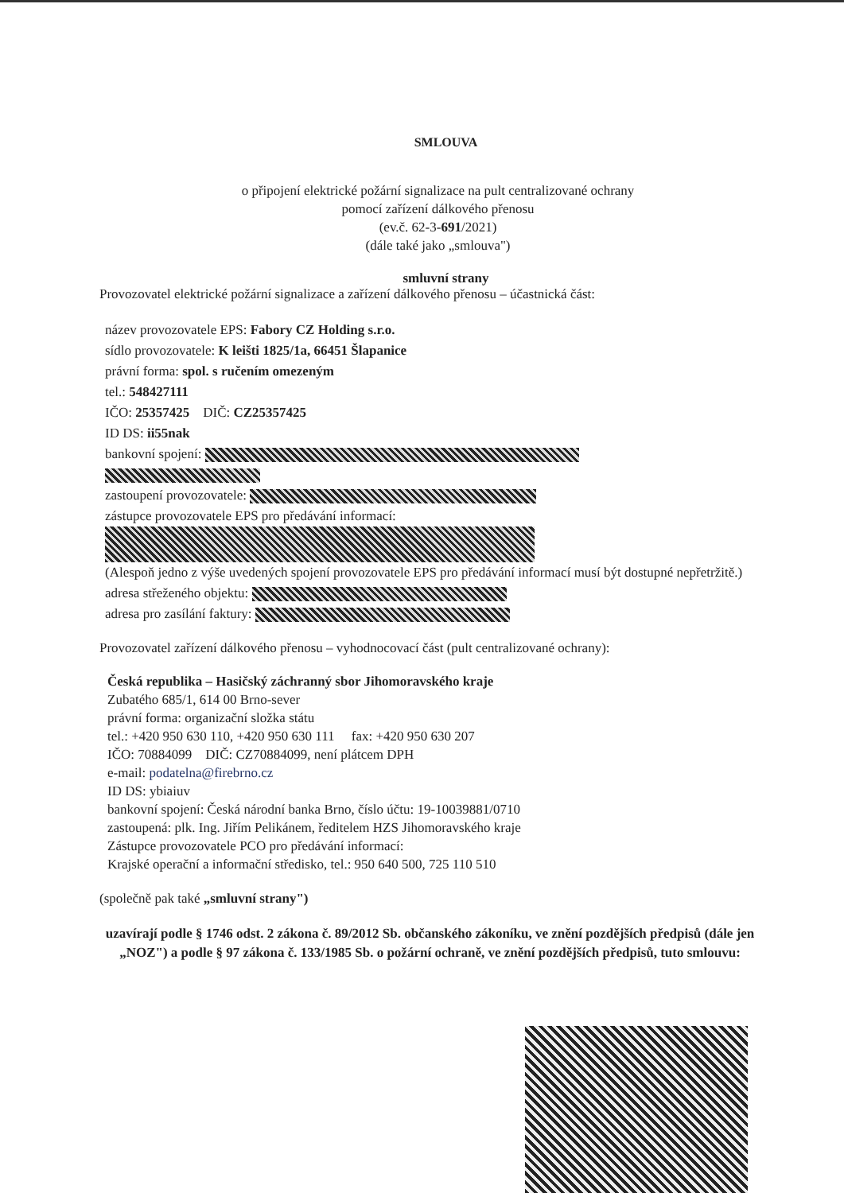SMLOUVA
o připojení elektrické požární signalizace na pult centralizované ochrany
pomocí zařízení dálkového přenosu
(ev.č. 62-3-691/2021)
(dále také jako „smlouva")
smluvní strany
Provozovatel elektrické požární signalizace a zařízení dálkového přenosu – účastnická část:
název provozovatele EPS: Fabory CZ Holding s.r.o.
sídlo provozovatele: K leišti 1825/1a, 66451 Šlapanice
právní forma: spol. s ručením omezeným
tel.: 548427111
IČO: 25357425 DIČ: CZ25357425
ID DS: ii55nak
bankovní spojení:
zastoupení provozovatele:
zástupce provozovatele EPS pro předávání informací:
(Alespoň jedno z výše uvedených spojení provozovatele EPS pro předávání informací musí být dostupné nepřetržitě.)
adresa střeženého objektu:
adresa pro zasílání faktury:
Provozovatel zařízení dálkového přenosu – vyhodnocovací část (pult centralizované ochrany):
Česká republika – Hasičský záchranný sbor Jihomoravského kraje
Zubatého 685/1, 614 00 Brno-sever
právní forma: organizační složka státu
tel.: +420 950 630 110, +420 950 630 111 fax: +420 950 630 207
IČO: 70884099 DIČ: CZ70884099, není plátcem DPH
e-mail: podatelna@firebrno.cz
ID DS: ybiaiuv
bankovní spojení: Česká národní banka Brno, číslo účtu: 19-10039881/0710
zastoupená: plk. Ing. Jiřím Pelikánem, ředitelem HZS Jihomoravského kraje
Zástupce provozovatele PCO pro předávání informací:
Krajské operační a informační středisko, tel.: 950 640 500, 725 110 510
(společně pak také „smluvní strany")
uzavírají podle § 1746 odst. 2 zákona č. 89/2012 Sb. občanského zákoníku, ve znění pozdějších předpisů (dále jen „NOZ") a podle § 97 zákona č. 133/1985 Sb. o požární ochraně, ve znění pozdějších předpisů, tuto smlouvu: